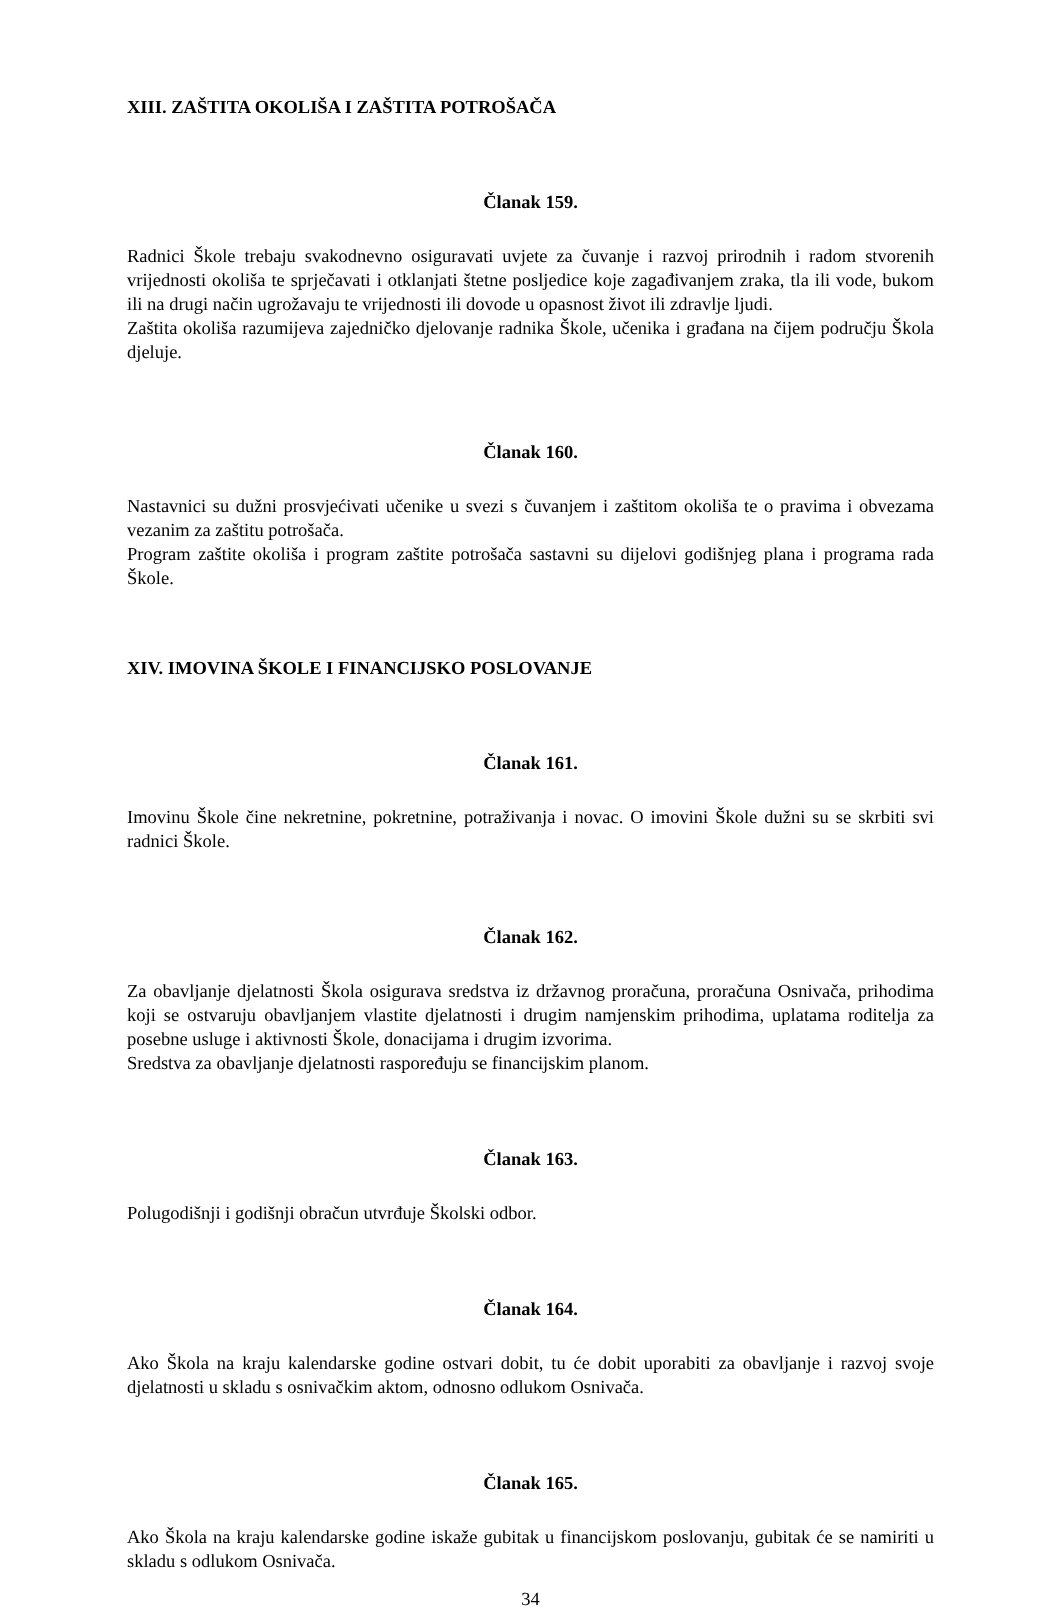XIII. ZAŠTITA OKOLIŠA I ZAŠTITA POTROŠAČA
Članak 159.
Radnici Škole trebaju svakodnevno osiguravati uvjete za čuvanje i razvoj prirodnih i radom stvorenih vrijednosti okoliša te sprječavati i otklanjati štetne posljedice koje zagađivanjem zraka, tla ili vode, bukom ili na drugi način ugrožavaju te vrijednosti ili dovode u opasnost život ili zdravlje ljudi.
Zaštita okoliša razumijeva zajedničko djelovanje radnika Škole, učenika i građana na čijem području Škola djeluje.
Članak 160.
Nastavnici su dužni prosvjećivati učenike u svezi s čuvanjem i zaštitom okoliša te o pravima i obvezama vezanim za zaštitu potrošača.
Program zaštite okoliša i program zaštite potrošača sastavni su dijelovi godišnjeg plana i programa rada Škole.
XIV. IMOVINA ŠKOLE I FINANCIJSKO POSLOVANJE
Članak 161.
Imovinu Škole čine nekretnine, pokretnine, potraživanja i novac. O imovini Škole dužni su se skrbiti svi radnici Škole.
Članak 162.
Za obavljanje djelatnosti Škola osigurava sredstva iz državnog proračuna, proračuna Osnivača, prihodima koji se ostvaruju obavljanjem vlastite djelatnosti i drugim namjenskim prihodima, uplatama roditelja za posebne usluge i aktivnosti Škole, donacijama i drugim izvorima.
Sredstva za obavljanje djelatnosti raspoređuju se financijskim planom.
Članak 163.
Polugodišnji i godišnji obračun utvrđuje Školski odbor.
Članak 164.
Ako Škola na kraju kalendarske godine ostvari dobit, tu će dobit uporabiti za obavljanje i razvoj svoje djelatnosti u skladu s osnivačkim aktom, odnosno odlukom Osnivača.
Članak 165.
Ako Škola na kraju kalendarske godine iskaže gubitak u financijskom poslovanju, gubitak će se namiriti u skladu s odlukom Osnivača.
34